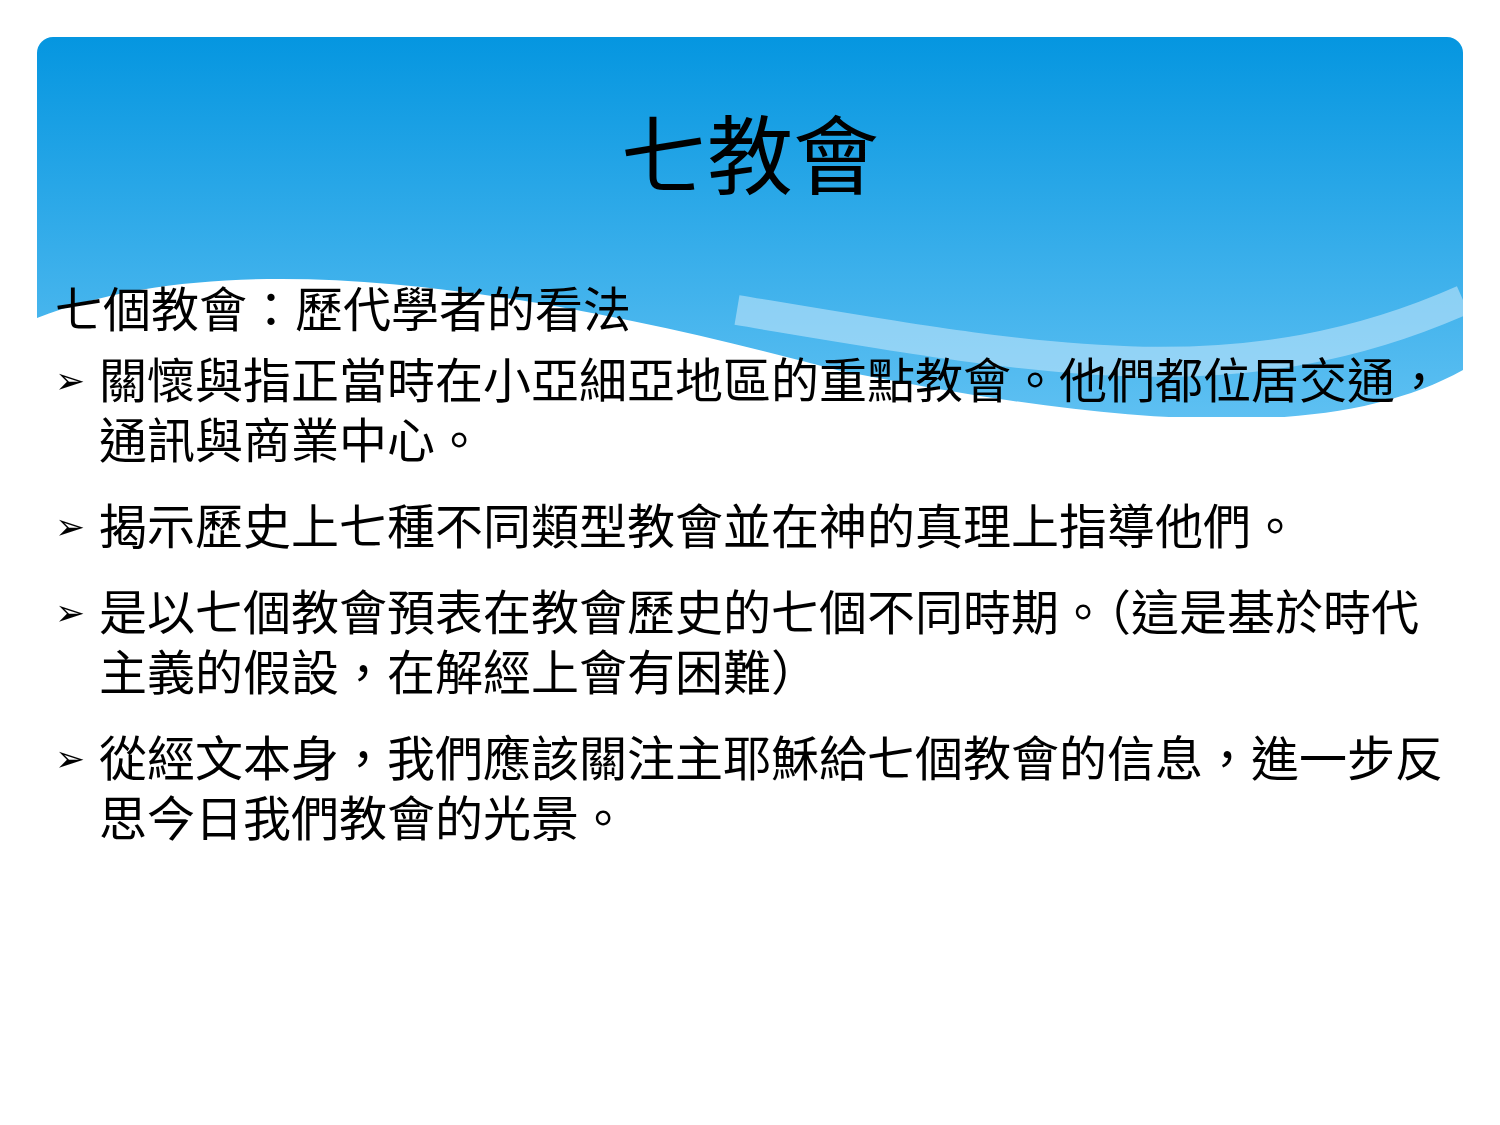七教會
七個教會：歷代學者的看法
➢ 關懷與指正當時在小亞細亞地區的重點教會。他們都位居交通，通訊與商業中心。
➢ 揭示歷史上七種不同類型教會並在神的真理上指導他們。
➢ 是以七個教會預表在教會歷史的七個不同時期。（這是基於時代主義的假設，在解經上會有困難）
➢ 從經文本身，我們應該關注主耶穌給七個教會的信息，進一步反思今日我們教會的光景。